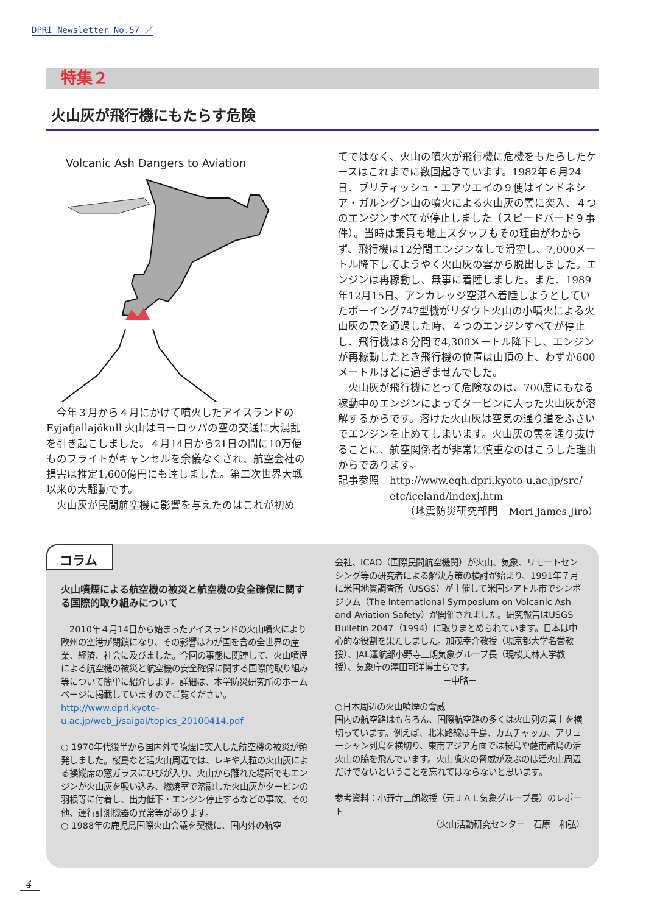DPRI Newsletter No.57 ／
特集２
火山灰が飛行機にもたらす危険
Volcanic Ash Dangers to Aviation
　今年３月から４月にかけて噴火したアイスランドのEyjafjallajökull 火山はヨーロッパの空の交通に大混乱を引き起こしました。４月14日から21日の間に10万便ものフライトがキャンセルを余儀なくされ、航空会社の損害は推定1,600億円にも達しました。第二次世界大戦以来の大騒動です。
　火山灰が民間航空機に影響を与えたのはこれが初め
てではなく、火山の噴火が飛行機に危機をもたらしたケースはこれまでに数回起きています。1982年６月24日、ブリティッシュ・エアウエイの９便はインドネシア・ガルングン山の噴火による火山灰の雲に突入、４つのエンジンすべてが停止しました（スピードバード９事件）。当時は乗員も地上スタッフもその理由がわからず、飛行機は12分間エンジンなしで滑空し、7,000メートル降下してようやく火山灰の雲から脱出しました。エンジンは再稼動し、無事に着陸しました。また、1989年12月15日、アンカレッジ空港へ着陸しようとしていたボーイング747型機がリダウト火山の小噴火による火山灰の雲を通過した時、４つのエンジンすべてが停止し、飛行機は８分間で4,300メートル降下し、エンジンが再稼動したとき飛行機の位置は山頂の上、わずか600メートルほどに過ぎませんでした。
　火山灰が飛行機にとって危険なのは、700度にもなる稼動中のエンジンによってタービンに入った火山灰が溶解するからです。溶けた火山灰は空気の通り道をふさいでエンジンを止めてしまいます。火山灰の雲を通り抜けることに、航空関係者が非常に慎重なのはこうした理由からであります。
記事参照　http://www.eqh.dpri.kyoto-u.ac.jp/src/
　　　　　etc/iceland/indexj.htm
（地震防災研究部門　Mori James Jiro）
コラム
火山噴煙による航空機の被災と航空機の安全確保に関する国際的取り組みについて
　2010年４月14日から始まったアイスランドの火山噴火により欧州の空港が閉鎖になり、その影響はわが国を含め全世界の産業、経済、社会に及びました。今回の事態に関連して、火山噴煙による航空機の被災と航空機の安全確保に関する国際的取り組み等について簡単に紹介します。詳細は、本学防災研究所のホームページに掲載していますのでご覧ください。
http://www.dpri.kyoto-u.ac.jp/web_j/saigai/topics_20100414.pdf
○ 1970年代後半から国内外で噴煙に突入した航空機の被災が頻発しました。桜島など活火山周辺では、レキや大粒の火山灰による操縦席の窓ガラスにひびが入り、火山から離れた場所でもエンジンが火山灰を吸い込み、燃焼室で溶融した火山灰がタービンの羽根等に付着し、出力低下・エンジン停止するなどの事故、その他、運行計測機器の異常等があります。
○ 1988年の鹿児島国際火山会議を契機に、国内外の航空
会社、ICAO（国際民間航空機関）が火山、気象、リモートセンシング等の研究者による解決方策の検討が始まり、1991年７月に米国地質調査所（USGS）が主催して米国シアトル市でシンポジウム（The International Symposium on Volcanic Ash and Aviation Safety）が開催されました。研究報告はUSGS Bulletin 2047（1994）に取りまとめられています。日本は中心的な役割を果たしました。加茂幸介教授（現京都大学名誉教授）、JAL運航部小野寺三朗気象グループ長（現桜美林大学教授）、気象庁の澤田可洋博士らです。
－中略－
○日本周辺の火山噴煙の脅威
国内の航空路はもちろん、国際航空路の多くは火山列の真上を横切っています。例えば、北米路線は千島、カムチャッカ、アリューシャン列島を横切り、東南アジア方面では桜島や薩南諸島の活火山の脇を飛んでいます。火山噴火の脅威が及ぶのは活火山周辺だけでないということを忘れてはならないと思います。
参考資料：小野寺三朗教授（元ＪＡＬ気象グループ長）のレポート
（火山活動研究センター　石原　和弘）
4